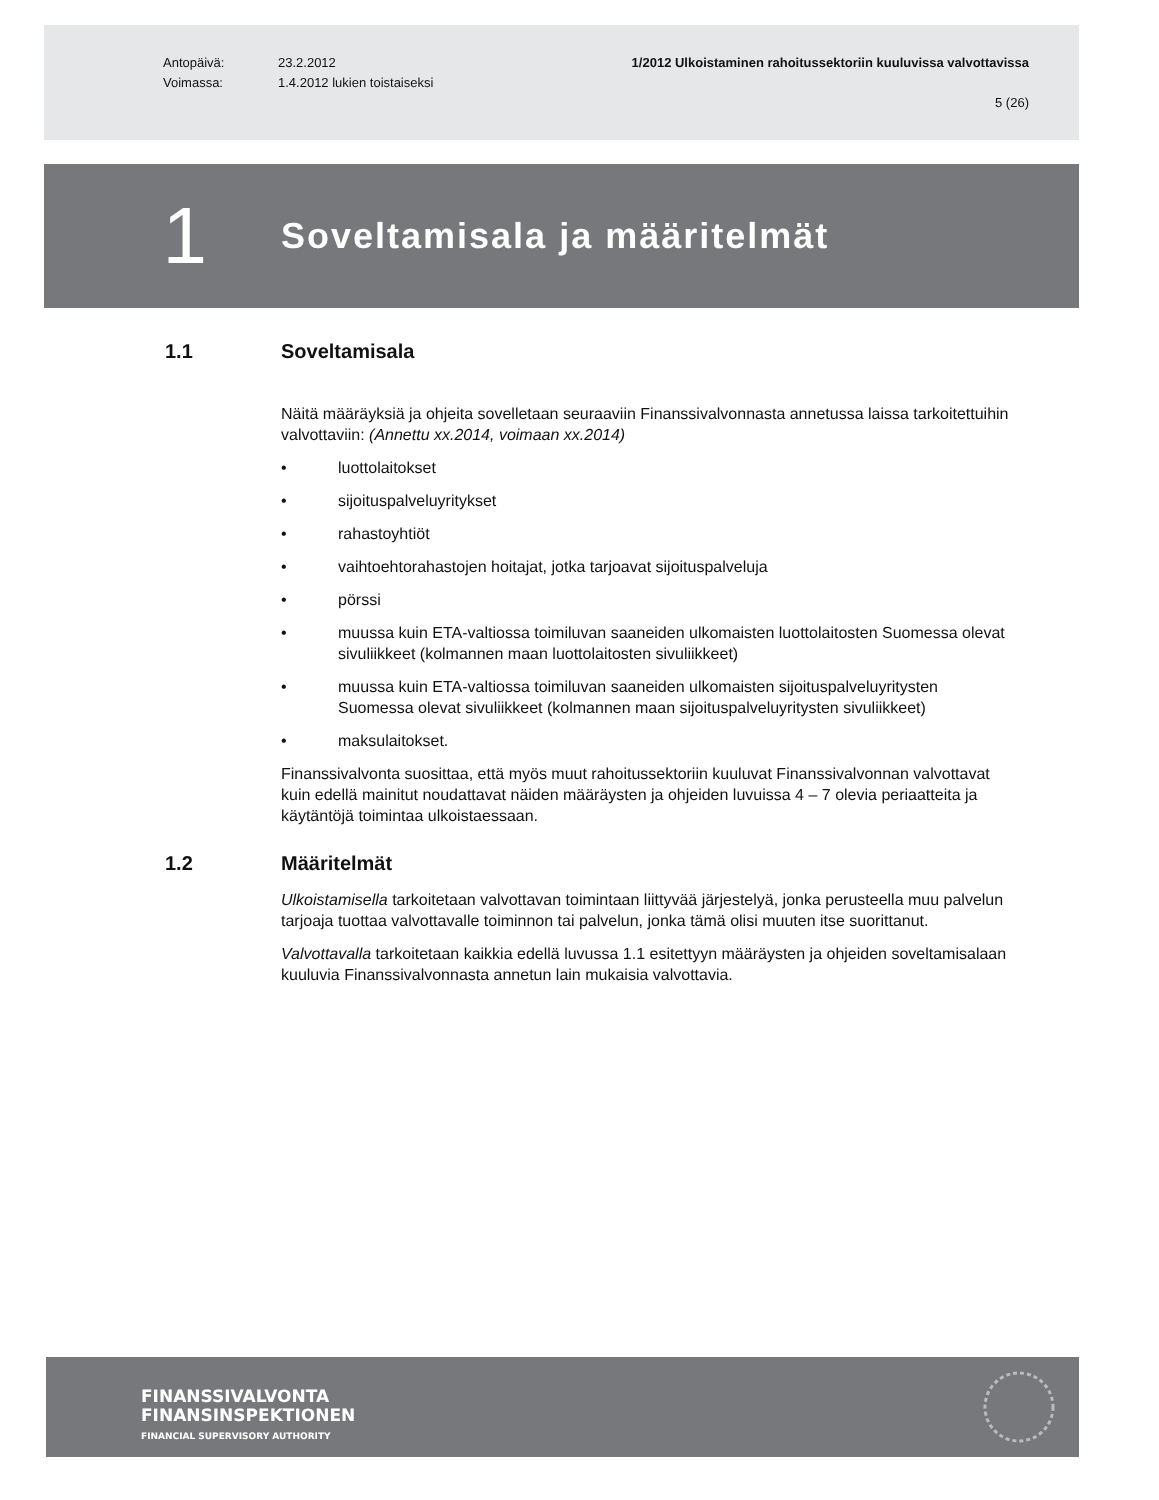Antopäivä:
Voimassa:
23.2.2012
1.4.2012 lukien toistaiseksi
1/2012 Ulkoistaminen rahoitussektoriin kuuluvissa valvottavissa
5 (26)
1
Soveltamisala ja määritelmät
1.1 Soveltamisala
Näitä määräyksiä ja ohjeita sovelletaan seuraaviin Finanssivalvonnasta annetussa laissa tarkoitettuihin valvottaviin: (Annettu xx.2014, voimaan xx.2014)
• luottolaitokset
• sijoituspalveluyritykset
• rahastoyhtiöt
• vaihtoehtorahastojen hoitajat, jotka tarjoavat sijoituspalveluja
• pörssi
• muussa kuin ETA-valtiossa toimiluvan saaneiden ulkomaisten luottolaitosten Suomessa olevat sivuliikkeet (kolmannen maan luottolaitosten sivuliikkeet)
• muussa kuin ETA-valtiossa toimiluvan saaneiden ulkomaisten sijoituspalveluyritysten Suomessa olevat sivuliikkeet (kolmannen maan sijoituspalveluyritysten sivuliikkeet)
• maksulaitokset.
Finanssivalvonta suosittaa, että myös muut rahoitussektoriin kuuluvat Finanssivalvonnan valvottavat kuin edellä mainitut noudattavat näiden määräysten ja ohjeiden luvuissa 4 – 7 olevia periaatteita ja käytäntöjä toimintaa ulkoistaessaan.
1.2 Määritelmät
Ulkoistamisella tarkoitetaan valvottavan toimintaan liittyvää järjestelyä, jonka perusteella muu palvelun tarjoaja tuottaa valvottavalle toiminnon tai palvelun, jonka tämä olisi muuten itse suorittanut.
Valvottavalla tarkoitetaan kaikkia edellä luvussa 1.1 esitettyyn määräysten ja ohjeiden soveltamisalaan kuuluvia Finanssivalvonnasta annetun lain mukaisia valvottavia.
FINANSSIVALVONTA
FINANSINSPEKTIONEN
FINANCIAL SUPERVISORY AUTHORITY